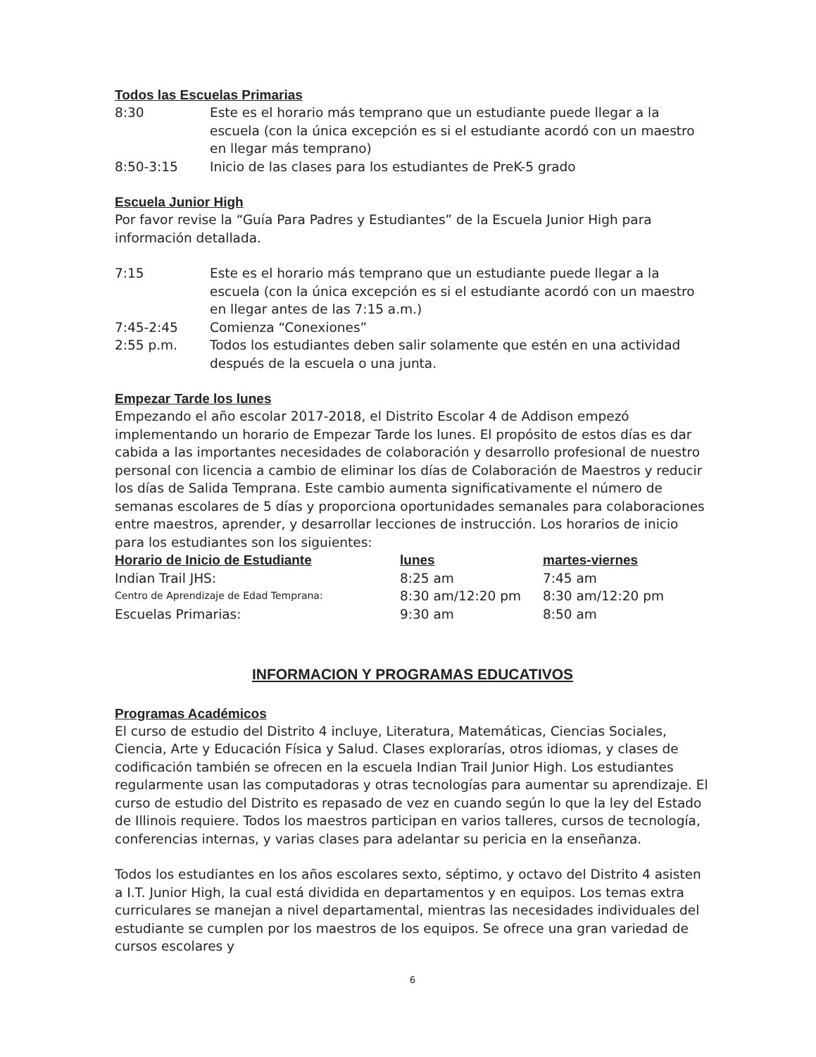Todos las Escuelas Primarias
| 8:30 | Este es el horario más temprano que un estudiante puede llegar a la escuela (con la única excepción es si el estudiante acordó con un maestro en llegar más temprano) |
| 8:50-3:15 | Inicio de las clases para los estudiantes de PreK-5 grado |
Escuela Junior High
Por favor revise la “Guía Para Padres y Estudiantes” de la Escuela Junior High para información detallada.
| 7:15 | Este es el horario más temprano que un estudiante puede llegar a la escuela (con la única excepción es si el estudiante acordó con un maestro en llegar antes de las 7:15 a.m.) |
| 7:45-2:45 | Comienza “Conexiones” |
| 2:55 p.m. | Todos los estudiantes deben salir solamente que estén en una actividad después de la escuela o una junta. |
Empezar Tarde los lunes
Empezando el año escolar 2017-2018, el Distrito Escolar 4 de Addison empezó implementando un horario de Empezar Tarde los lunes. El propósito de estos días es dar cabida a las importantes necesidades de colaboración y desarrollo profesional de nuestro personal con licencia a cambio de eliminar los días de Colaboración de Maestros y reducir los días de Salida Temprana. Este cambio aumenta significativamente el número de semanas escolares de 5 días y proporciona oportunidades semanales para colaboraciones entre maestros, aprender, y desarrollar lecciones de instrucción. Los horarios de inicio para los estudiantes son los siguientes:
| Horario de Inicio de Estudiante | lunes | martes-viernes |
| --- | --- | --- |
| Indian Trail JHS: | 8:25 am | 7:45 am |
| Centro de Aprendizaje de Edad Temprana: | 8:30 am/12:20 pm | 8:30 am/12:20 pm |
| Escuelas Primarias: | 9:30 am | 8:50 am |
INFORMACION Y PROGRAMAS EDUCATIVOS
Programas Académicos
El curso de estudio del Distrito 4 incluye, Literatura, Matemáticas, Ciencias Sociales, Ciencia, Arte y Educación Física y Salud. Clases explorarías, otros idiomas, y clases de codificación también se ofrecen en la escuela Indian Trail Junior High. Los estudiantes regularmente usan las computadoras y otras tecnologías para aumentar su aprendizaje. El curso de estudio del Distrito es repasado de vez en cuando según lo que la ley del Estado de Illinois requiere. Todos los maestros participan en varios talleres, cursos de tecnología, conferencias internas, y varias clases para adelantar su pericia en la enseñanza.
Todos los estudiantes en los años escolares sexto, séptimo, y octavo del Distrito 4 asisten a I.T. Junior High, la cual está dividida en departamentos y en equipos. Los temas extra curriculares se manejan a nivel departamental, mientras las necesidades individuales del estudiante se cumplen por los maestros de los equipos. Se ofrece una gran variedad de cursos escolares y
6